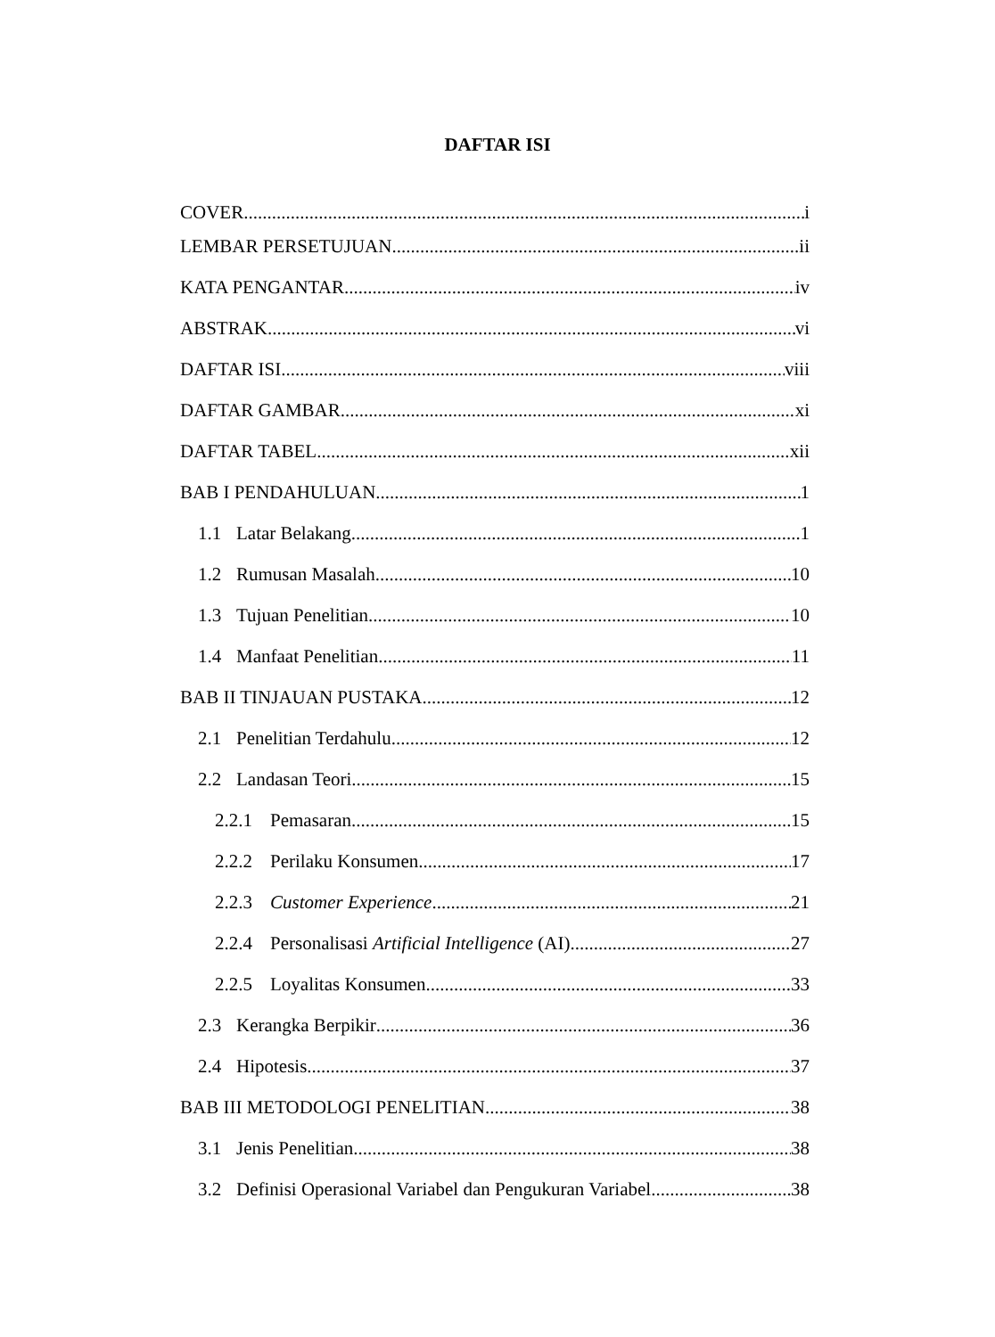DAFTAR ISI
COVER i
LEMBAR PERSETUJUAN ii
KATA PENGANTAR iv
ABSTRAK vi
DAFTAR ISI viii
DAFTAR GAMBAR xi
DAFTAR TABEL xii
BAB I PENDAHULUAN 1
1.1 Latar Belakang 1
1.2 Rumusan Masalah 10
1.3 Tujuan Penelitian 10
1.4 Manfaat Penelitian 11
BAB II TINJAUAN PUSTAKA 12
2.1 Penelitian Terdahulu 12
2.2 Landasan Teori 15
2.2.1 Pemasaran 15
2.2.2 Perilaku Konsumen 17
2.2.3 Customer Experience 21
2.2.4 Personalisasi Artificial Intelligence (AI) 27
2.2.5 Loyalitas Konsumen 33
2.3 Kerangka Berpikir 36
2.4 Hipotesis 37
BAB III METODOLOGI PENELITIAN 38
3.1 Jenis Penelitian 38
3.2 Definisi Operasional Variabel dan Pengukuran Variabel 38